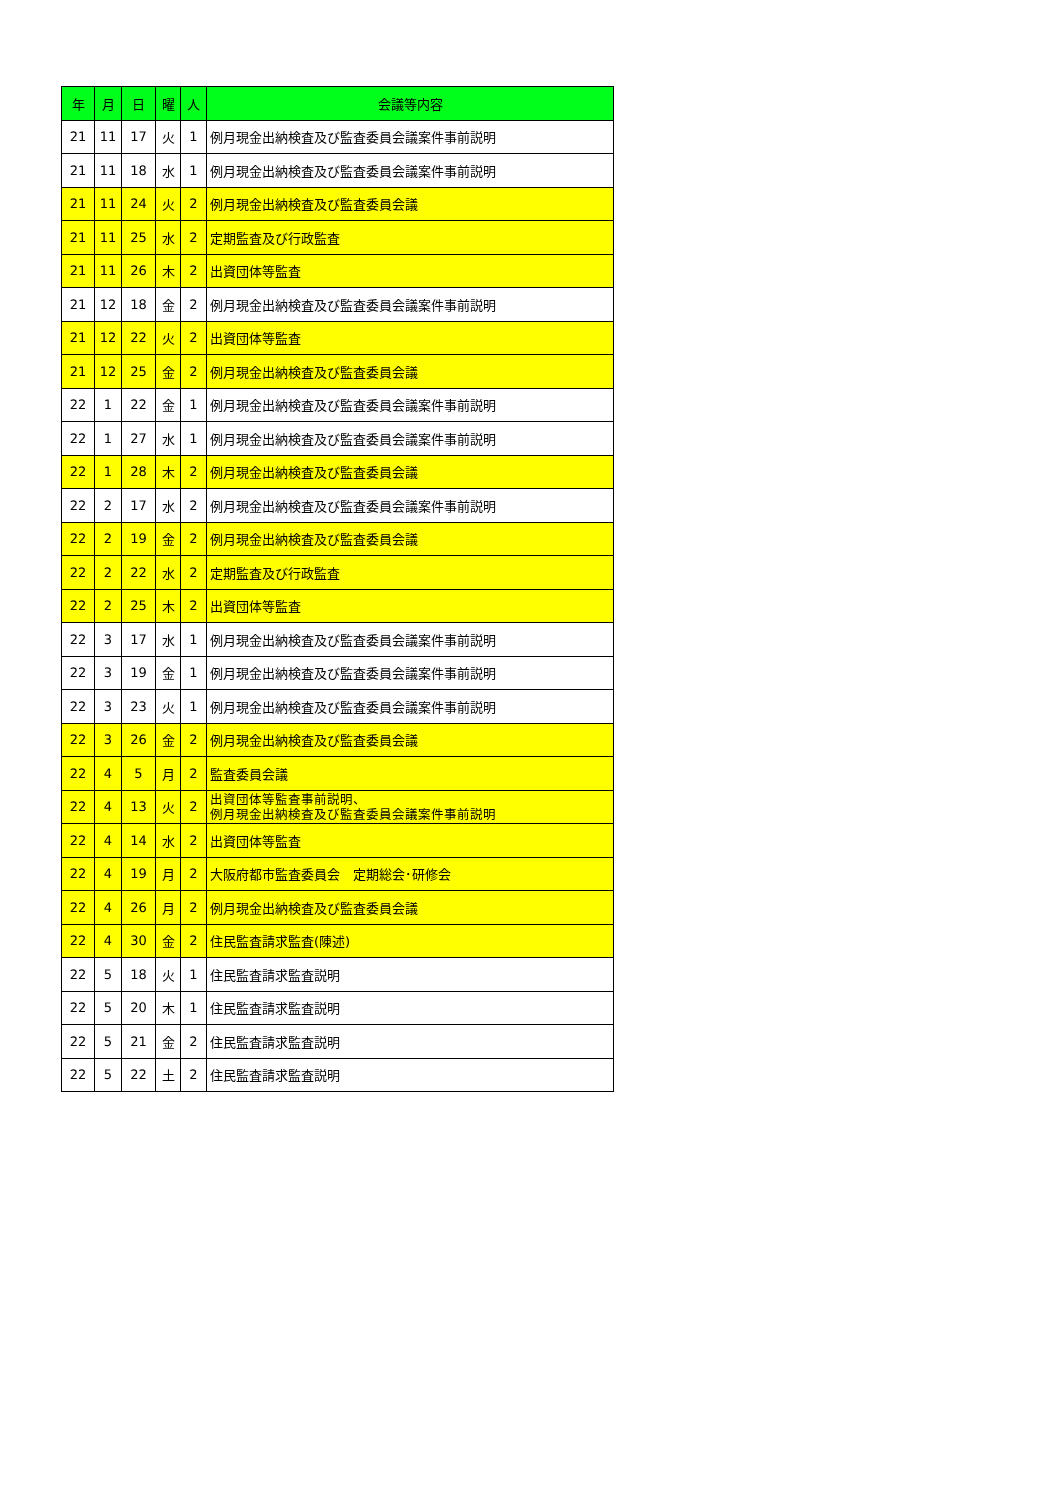| 年 | 月 | 日 | 曜 | 人 | 会議等内容 |
| --- | --- | --- | --- | --- | --- |
| 21 | 11 | 17 | 火 | 1 | 例月現金出納検査及び監査委員会議案件事前説明 |
| 21 | 11 | 18 | 水 | 1 | 例月現金出納検査及び監査委員会議案件事前説明 |
| 21 | 11 | 24 | 火 | 2 | 例月現金出納検査及び監査委員会議 |
| 21 | 11 | 25 | 水 | 2 | 定期監査及び行政監査 |
| 21 | 11 | 26 | 木 | 2 | 出資団体等監査 |
| 21 | 12 | 18 | 金 | 2 | 例月現金出納検査及び監査委員会議案件事前説明 |
| 21 | 12 | 22 | 火 | 2 | 出資団体等監査 |
| 21 | 12 | 25 | 金 | 2 | 例月現金出納検査及び監査委員会議 |
| 22 | 1 | 22 | 金 | 1 | 例月現金出納検査及び監査委員会議案件事前説明 |
| 22 | 1 | 27 | 水 | 1 | 例月現金出納検査及び監査委員会議案件事前説明 |
| 22 | 1 | 28 | 木 | 2 | 例月現金出納検査及び監査委員会議 |
| 22 | 2 | 17 | 水 | 2 | 例月現金出納検査及び監査委員会議案件事前説明 |
| 22 | 2 | 19 | 金 | 2 | 例月現金出納検査及び監査委員会議 |
| 22 | 2 | 22 | 水 | 2 | 定期監査及び行政監査 |
| 22 | 2 | 25 | 木 | 2 | 出資団体等監査 |
| 22 | 3 | 17 | 水 | 1 | 例月現金出納検査及び監査委員会議案件事前説明 |
| 22 | 3 | 19 | 金 | 1 | 例月現金出納検査及び監査委員会議案件事前説明 |
| 22 | 3 | 23 | 火 | 1 | 例月現金出納検査及び監査委員会議案件事前説明 |
| 22 | 3 | 26 | 金 | 2 | 例月現金出納検査及び監査委員会議 |
| 22 | 4 | 5 | 月 | 2 | 監査委員会議 |
| 22 | 4 | 13 | 火 | 2 | 出資団体等監査事前説明、 例月現金出納検査及び監査委員会議案件事前説明 |
| 22 | 4 | 14 | 水 | 2 | 出資団体等監査 |
| 22 | 4 | 19 | 月 | 2 | 大阪府都市監査委員会 定期総会･研修会 |
| 22 | 4 | 26 | 月 | 2 | 例月現金出納検査及び監査委員会議 |
| 22 | 4 | 30 | 金 | 2 | 住民監査請求監査(陳述) |
| 22 | 5 | 18 | 火 | 1 | 住民監査請求監査説明 |
| 22 | 5 | 20 | 木 | 1 | 住民監査請求監査説明 |
| 22 | 5 | 21 | 金 | 2 | 住民監査請求監査説明 |
| 22 | 5 | 22 | 土 | 2 | 住民監査請求監査説明 |